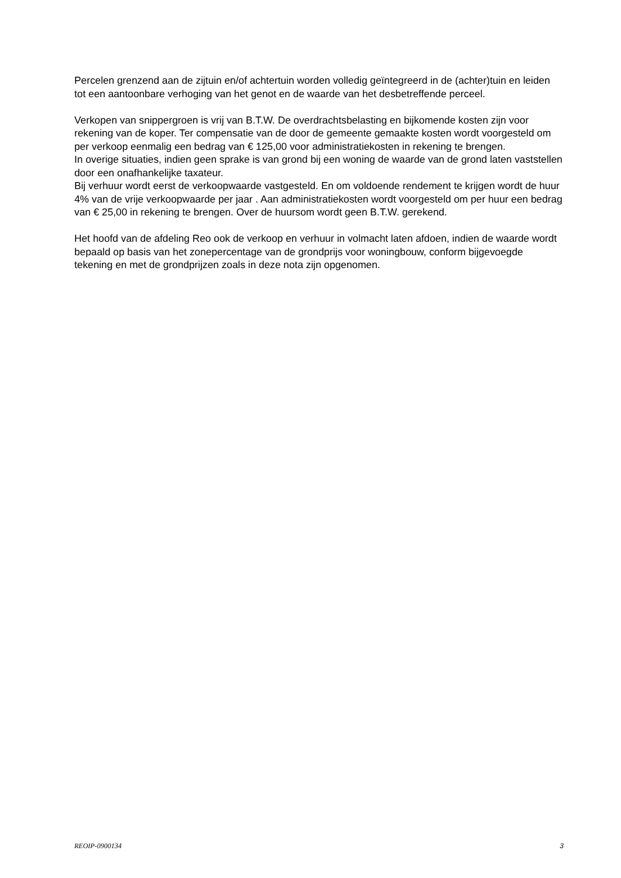Percelen grenzend aan de zijtuin en/of achtertuin worden volledig geïntegreerd in de (achter)tuin en leiden tot een aantoonbare verhoging van het genot en de waarde van het desbetreffende perceel.
Verkopen van snippergroen is vrij van B.T.W. De overdrachtsbelasting en bijkomende kosten zijn voor rekening van de koper. Ter compensatie van de door de gemeente gemaakte kosten wordt voorgesteld om per verkoop eenmalig een bedrag van € 125,00 voor administratiekosten in rekening te brengen.
In overige situaties, indien geen sprake is van grond bij een woning de waarde van de grond laten vaststellen door een onafhankelijke taxateur.
Bij verhuur wordt eerst de verkoopwaarde vastgesteld. En om voldoende rendement te krijgen wordt de huur 4% van de vrije verkoopwaarde per jaar . Aan administratiekosten wordt voorgesteld om per huur een bedrag van € 25,00 in rekening te brengen. Over de huursom wordt geen B.T.W. gerekend.
Het hoofd van de afdeling Reo ook de verkoop en verhuur in volmacht laten afdoen, indien de waarde wordt bepaald op basis van het zonepercentage van de grondprijs voor woningbouw, conform bijgevoegde tekening en met de grondprijzen zoals in deze nota zijn opgenomen.
REOIP-0900134 3